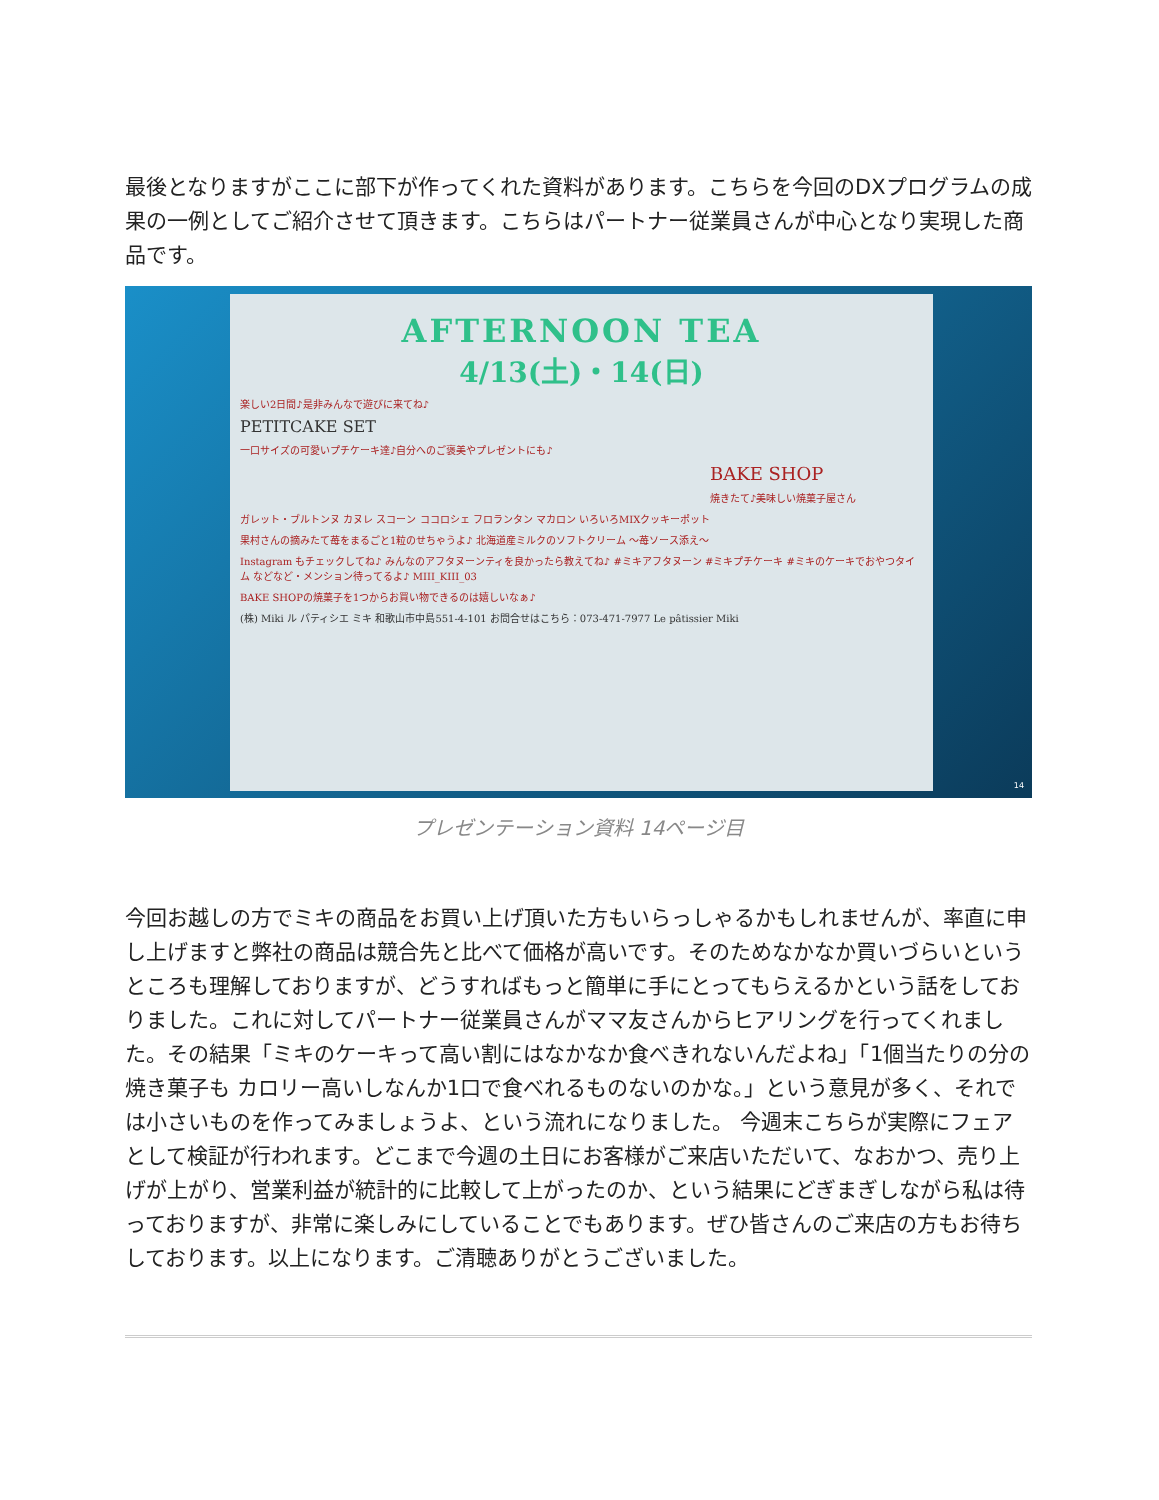最後となりますがここに部下が作ってくれた資料があります。こちらを今回のDXプログラムの成果の一例としてご紹介させて頂きます。こちらはパートナー従業員さんが中心となり実現した商品です。
AFTERNOON TEA
4/13(土)・14(日)
楽しい2日間♪是非みんなで遊びに来てね♪
PETITCAKE SET
一口サイズの可愛いプチケーキ達♪自分へのご褒美やプレゼントにも♪
BAKE SHOP
焼きたて♪美味しい焼菓子屋さん
ガレット・ブルトンヌ カヌレ スコーン ココロシェ フロランタン マカロン いろいろMIXクッキーポット
果村さんの摘みたて苺をまるごと1粒のせちゃうよ♪ 北海道産ミルクのソフトクリーム ～苺ソース添え～
Instagram もチェックしてね♪ みんなのアフタヌーンティを良かったら教えてね♪ #ミキアフタヌーン #ミキプチケーキ #ミキのケーキでおやつタイム などなど・メンション待ってるよ♪ MIII_KIII_03
BAKE SHOPの焼菓子を1つからお買い物できるのは嬉しいなぁ♪
(株) Miki ル パティシエ ミキ 和歌山市中島551-4-101 お問合せはこちら：073-471-7977 Le pâtissier Miki
14
プレゼンテーション資料 14ページ目
今回お越しの方でミキの商品をお買い上げ頂いた方もいらっしゃるかもしれませんが、率直に申し上げますと弊社の商品は競合先と比べて価格が高いです。そのためなかなか買いづらいというところも理解しておりますが、どうすればもっと簡単に手にとってもらえるかという話をしておりました。これに対してパートナー従業員さんがママ友さんからヒアリングを行ってくれました。その結果「ミキのケーキって高い割にはなかなか食べきれないんだよね」「1個当たりの分の焼き菓子も カロリー高いしなんか1口で食べれるものないのかな。」という意見が多く、それでは小さいものを作ってみましょうよ、という流れになりました。 今週末こちらが実際にフェアとして検証が行われます。どこまで今週の土日にお客様がご来店いただいて、なおかつ、売り上げが上がり、営業利益が統計的に比較して上がったのか、という結果にどぎまぎしながら私は待っておりますが、非常に楽しみにしていることでもあります。ぜひ皆さんのご来店の方もお待ちしております。以上になります。ご清聴ありがとうございました。